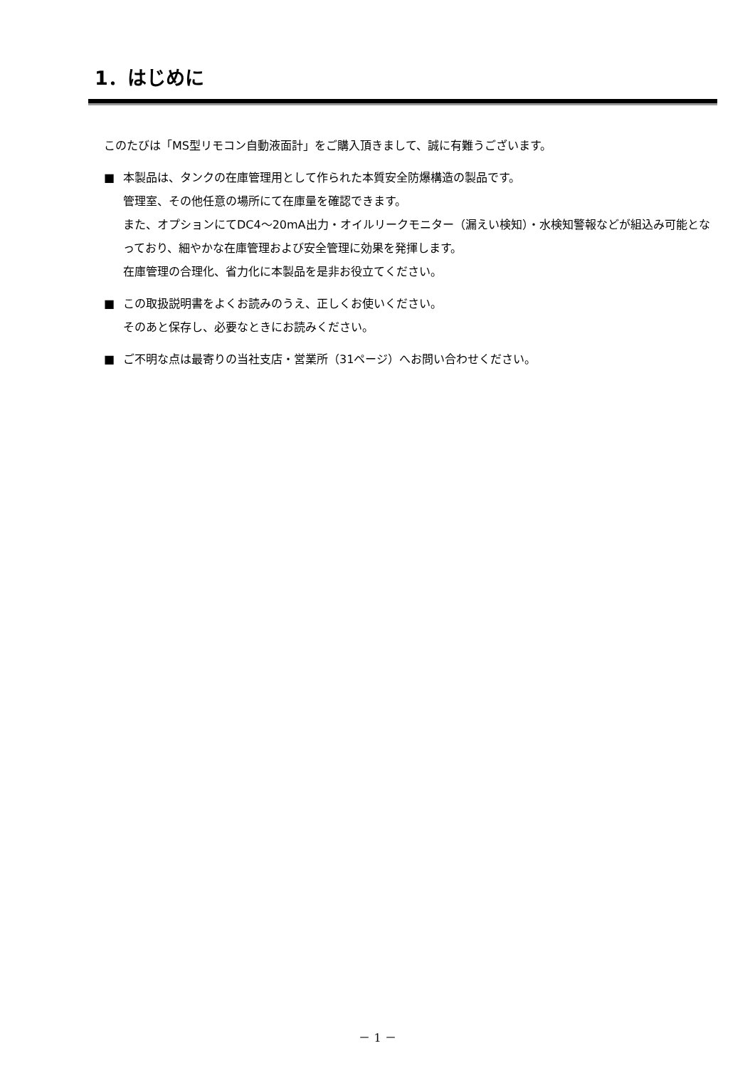1．はじめに
このたびは「MS型リモコン自動液面計」をご購入頂きまして、誠に有難うございます。
■ 本製品は、タンクの在庫管理用として作られた本質安全防爆構造の製品です。
管理室、その他任意の場所にて在庫量を確認できます。
また、オプションにてDC4～20mA出力・オイルリークモニター（漏えい検知）・水検知警報などが組込み可能となっており、細やかな在庫管理および安全管理に効果を発揮します。
在庫管理の合理化、省力化に本製品を是非お役立てください。
■ この取扱説明書をよくお読みのうえ、正しくお使いください。
そのあと保存し、必要なときにお読みください。
■ ご不明な点は最寄りの当社支店・営業所（31ページ）へお問い合わせください。
－ 1 －